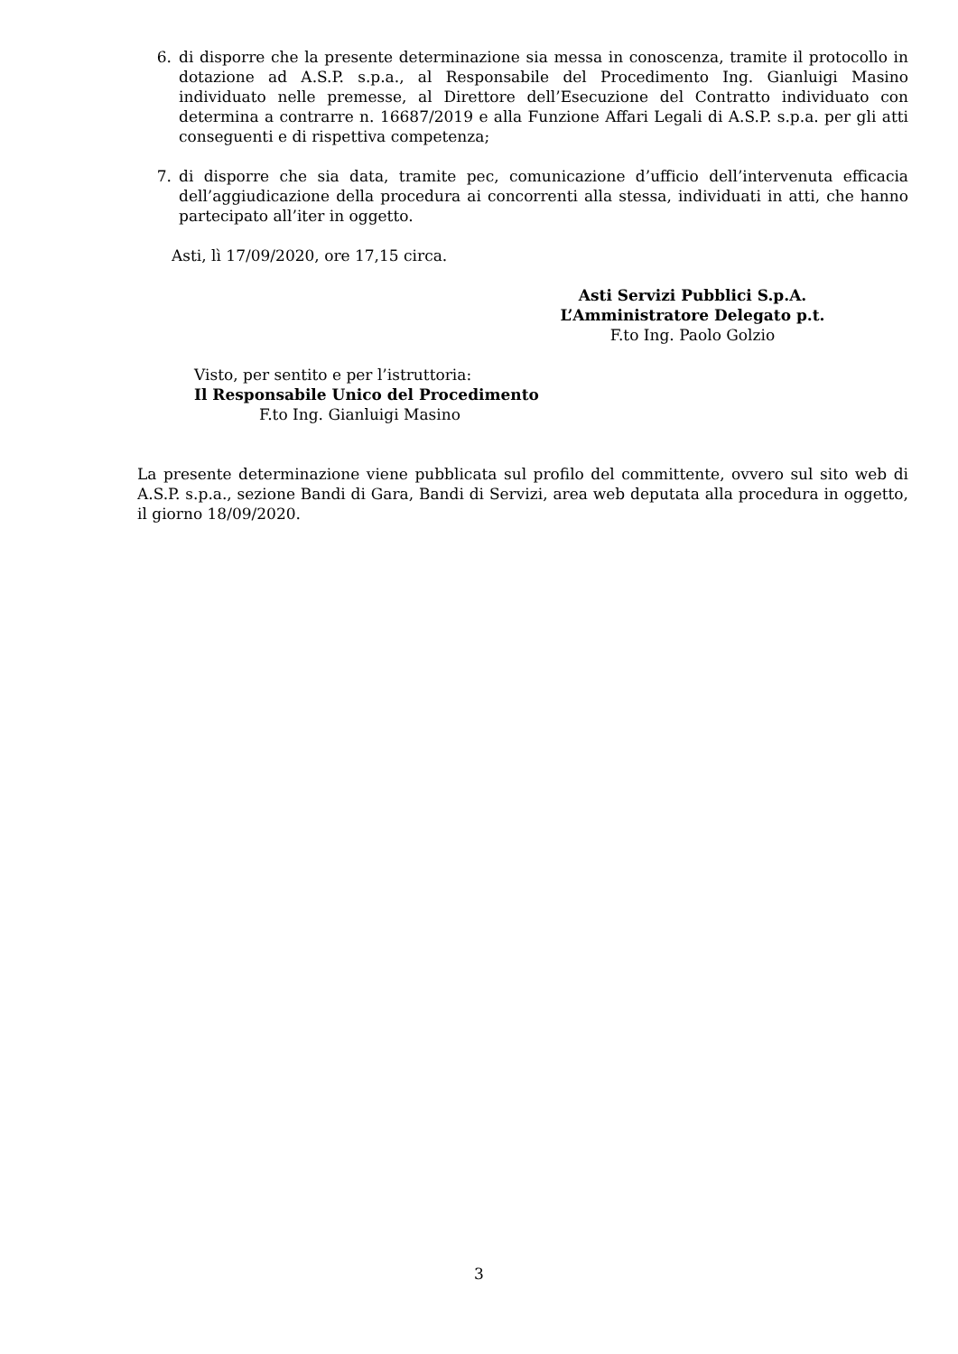6. di disporre che la presente determinazione sia messa in conoscenza, tramite il protocollo in dotazione ad A.S.P. s.p.a., al Responsabile del Procedimento Ing. Gianluigi Masino individuato nelle premesse, al Direttore dell’Esecuzione del Contratto individuato con determina a contrarre n. 16687/2019 e alla Funzione Affari Legali di A.S.P. s.p.a. per gli atti conseguenti e di rispettiva competenza;
7. di disporre che sia data, tramite pec, comunicazione d’ufficio dell’intervenuta efficacia dell’aggiudicazione della procedura ai concorrenti alla stessa, individuati in atti, che hanno partecipato all’iter in oggetto.
Asti, lì 17/09/2020, ore 17,15 circa.
Asti Servizi Pubblici S.p.A.
L’Amministratore Delegato p.t.
F.to Ing. Paolo Golzio
Visto, per sentito e per l’istruttoria:
Il Responsabile Unico del Procedimento
F.to Ing. Gianluigi Masino
La presente determinazione viene pubblicata sul profilo del committente, ovvero sul sito web di A.S.P. s.p.a., sezione Bandi di Gara, Bandi di Servizi, area web deputata alla procedura in oggetto, il giorno 18/09/2020.
3